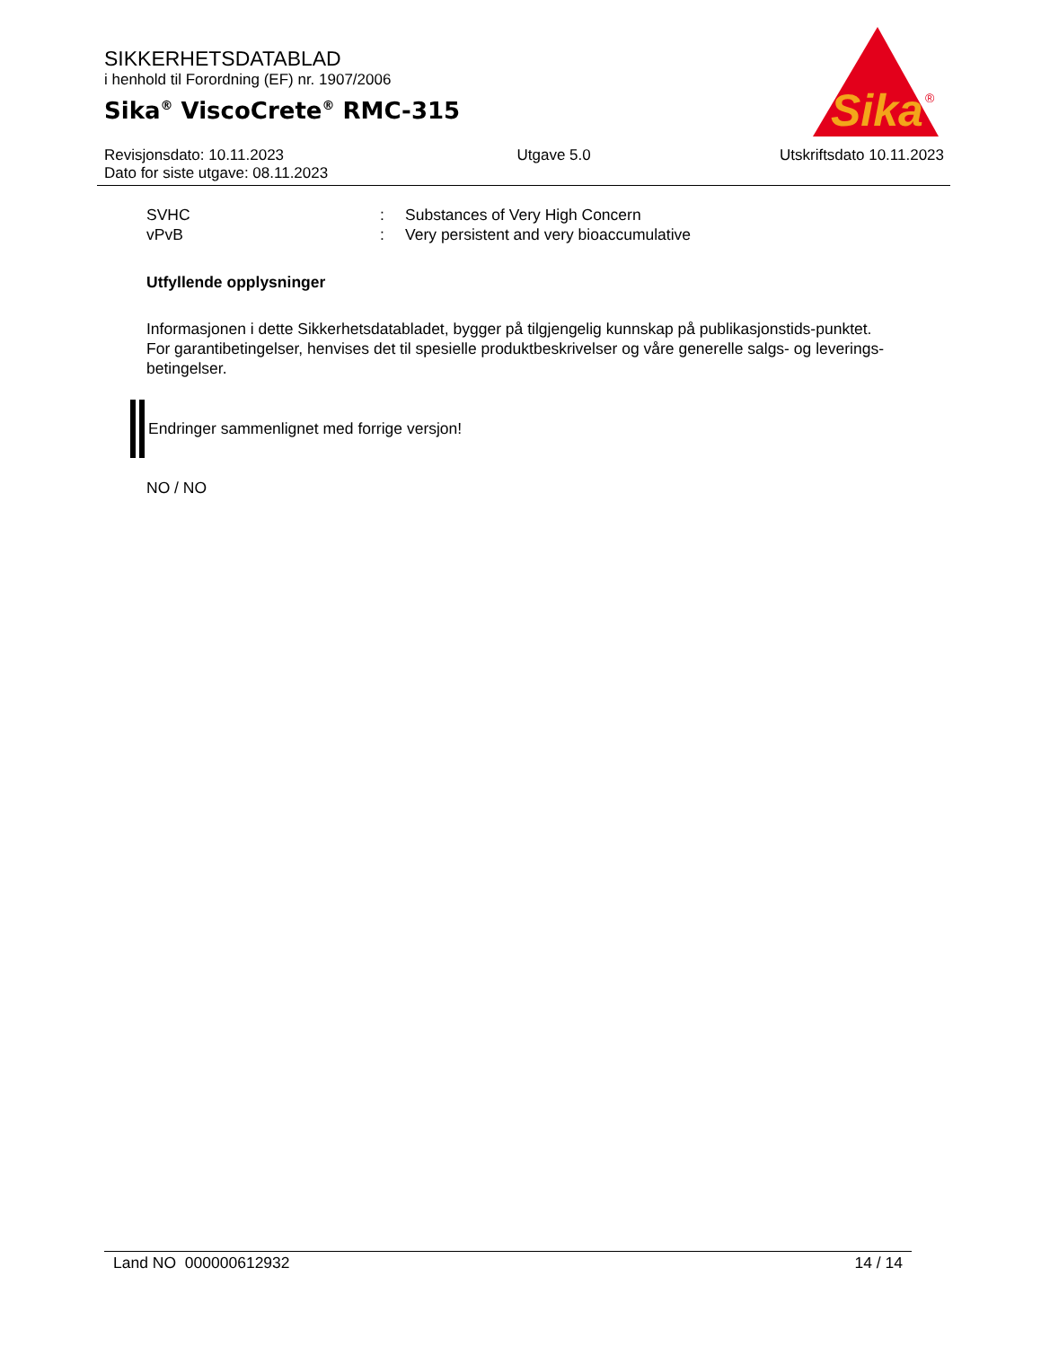SIKKERHETSDATABLAD
i henhold til Forordning (EF) nr. 1907/2006
Sika<sup>®</sup> ViscoCrete<sup>®</sup> RMC-315
Sika
®
Revisjonsdato: 10.11.2023
Dato for siste utgave: 08.11.2023
Utgave 5.0 Utskriftsdato 10.11.2023
SVHC: Substances of Very High Concern
vPvB: Very persistent and very bioaccumulative
Utfyllende opplysninger
Informasjonen i dette Sikkerhetsdatabladet, bygger på tilgjengelig kunnskap på publikasjonstids-punktet. For garantibetingelser, henvises det til spesielle produktbeskrivelser og våre generelle salgs- og leverings- betingelser.
Endringer sammenlignet med forrige versjon!
NO / NO
Land NO 000000612932 14 / 14